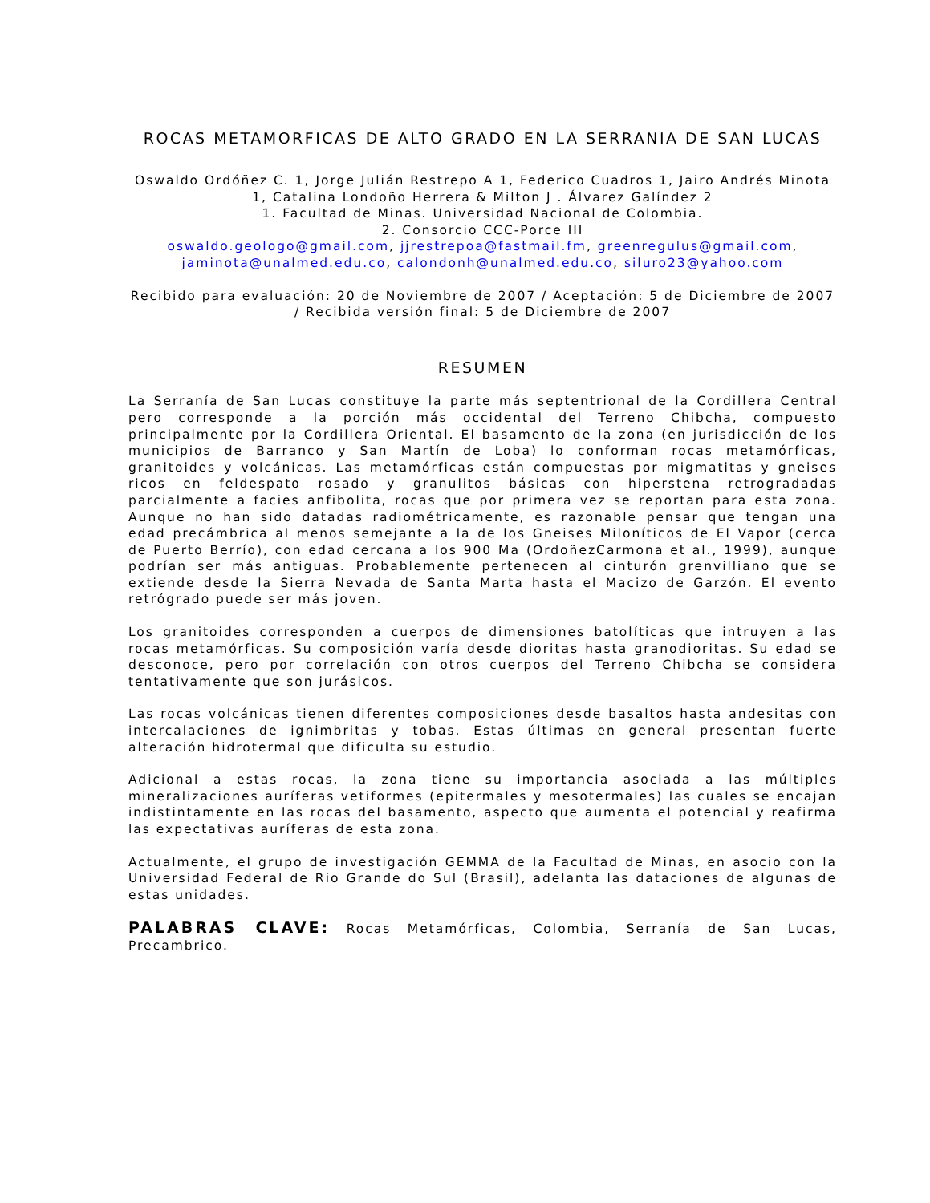ROCAS METAMORFICAS DE ALTO GRADO EN LA SERRANIA DE SAN LUCAS
Oswaldo Ordóñez C. 1, Jorge Julián Restrepo A 1, Federico Cuadros 1, Jairo Andrés Minota 1, Catalina Londoño Herrera & Milton J . Álvarez Galíndez 2
1. Facultad de Minas. Universidad Nacional de Colombia.
2. Consorcio CCC-Porce III
oswaldo.geologo@gmail.com, jjrestrepoa@fastmail.fm, greenregulus@gmail.com, jaminota@unalmed.edu.co, calondonh@unalmed.edu.co, siluro23@yahoo.com
Recibido para evaluación: 20 de Noviembre de 2007 / Aceptación: 5 de Diciembre de 2007 / Recibida versión final: 5 de Diciembre de 2007
RESUMEN
La Serranía de San Lucas constituye la parte más septentrional de la Cordillera Central pero corresponde a la porción más occidental del Terreno Chibcha, compuesto principalmente por la Cordillera Oriental. El basamento de la zona (en jurisdicción de los municipios de Barranco y San Martín de Loba) lo conforman rocas metamórficas, granitoides y volcánicas. Las metamórficas están compuestas por migmatitas y gneises ricos en feldespato rosado y granulitos básicas con hiperstena retrogradadas parcialmente a facies anfibolita, rocas que por primera vez se reportan para esta zona. Aunque no han sido datadas radiométricamente, es razonable pensar que tengan una edad precámbrica al menos semejante a la de los Gneises Miloníticos de El Vapor (cerca de Puerto Berrío), con edad cercana a los 900 Ma (OrdoñezCarmona et al., 1999), aunque podrían ser más antiguas. Probablemente pertenecen al cinturón grenvilliano que se extiende desde la Sierra Nevada de Santa Marta hasta el Macizo de Garzón. El evento retrógrado puede ser más joven.
Los granitoides corresponden a cuerpos de dimensiones batolíticas que intruyen a las rocas metamórficas. Su composición varía desde dioritas hasta granodioritas. Su edad se desconoce, pero por correlación con otros cuerpos del Terreno Chibcha se considera tentativamente que son jurásicos.
Las rocas volcánicas tienen diferentes composiciones desde basaltos hasta andesitas con intercalaciones de ignimbritas y tobas. Estas últimas en general presentan fuerte alteración hidrotermal que dificulta su estudio.
Adicional a estas rocas, la zona tiene su importancia asociada a las múltiples mineralizaciones auríferas vetiformes (epitermales y mesotermales) las cuales se encajan indistintamente en las rocas del basamento, aspecto que aumenta el potencial y reafirma las expectativas auríferas de esta zona.
Actualmente, el grupo de investigación GEMMA de la Facultad de Minas, en asocio con la Universidad Federal de Rio Grande do Sul (Brasil), adelanta las dataciones de algunas de estas unidades.
PALABRAS CLAVE: Rocas Metamórficas, Colombia, Serranía de San Lucas, Precambrico.